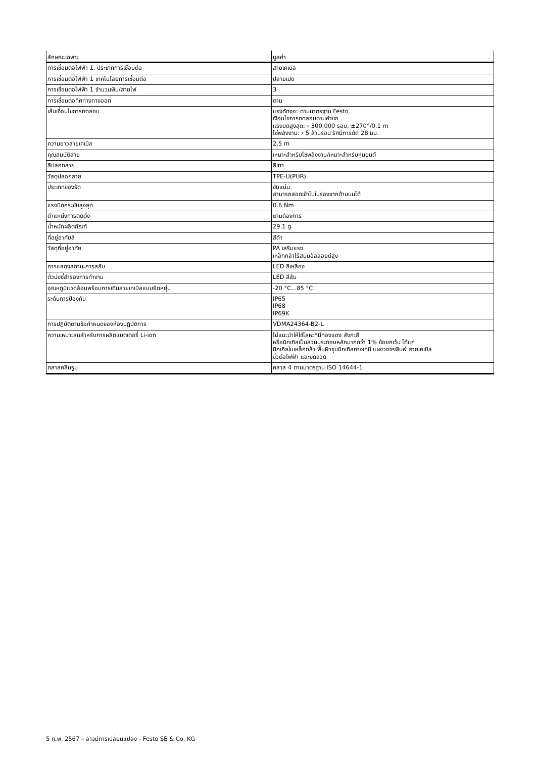| ลักษณะเฉพาะ | มูลค่า |
| --- | --- |
| การเชื่อมต่อไฟฟ้า 1, ประเภทการเชื่อมต่อ | สายเคเบิล |
| การเชื่อมต่อไฟฟ้า 1 เทคโนโลยีการเชื่อมต่อ | ปลายเปิด |
| การเชื่อมต่อไฟฟ้า 1 จำนวนพิน/สายไฟ | 3 |
| การเชื่อมต่อทิศทางทางออก | ตาม |
| เส้นเงื่อนไขการทดสอบ | แรงดัดงอ: ตามมาตรฐาน Festo เงื่อนไขการทดสอบตามคำขอ แรงบิดสูงสุด: › 300,000 รอบ, ±270°/0.1 m โซ่พลังงาน: › 5 ล้านรอบ รัศมีการดัด 28 มม. |
| ความยาวสายเคเบิล | 2.5 m |
| คุณสมบัติสาย | เหมาะสำหรับโซ่พลังงาน/เหมาะสำหรับหุ่นยนต์ |
| สีปลอกสาย | สีเทา |
| วัสดุปลอกสาย | TPE-U(PUR) |
| ประเภทของรัด | ขันแน่น สามารถสอดเข้าไปในร่องจากด้านบนได้ |
| แรงบิดกระชับสูงสุด | 0.6 Nm |
| ตำแหน่งการติดตั้ง | ตามต้องการ |
| น้ำหนักผลิตภัณฑ์ | 29.1 g |
| ที่อยู่อาศัยสี | สีดำ |
| วัสดุที่อยู่อาศัย | PA เสริมแรง เหล็กกล้าไร้สนิมอัลลอยด์สูง |
| การแสดงสถานะการสลับ | LED สีเหลือง |
| ตัวบ่งชี้สำรองการทำงาน | LED สีส้ม |
| อุณหภูมิแวดล้อมพร้อมการเดินสายเคเบิลแบบยืดหยุ่น | -20 °C...85 °C |
| ระดับการป้องกัน | IP65 IP68 IP69K |
| การปฏิบัติตามข้อกำหนดของห้องปฏิบัติการ | VDMA24364-B2-L |
| ความเหมาะสมสำหรับการผลิตแบตเตอรี่ Li-ion | ไม่แนะนำให้ใช้โลหะที่มีทองแดง สังกะสี หรือนิกเกิลเป็นส่วนประกอบหลักมากกว่า 1% ข้อยกเว้น ได้แก่ นิกเกิลในเหล็กกล้า พื้นผิวชุบนิกเกิลทางเคมี แผงวงจรพิมพ์ สายเคเบิล ขั้วต่อไฟฟ้า และขดลวด |
| คลาสคลีนรูม | คลาส 4 ตามมาตรฐาน ISO 14644-1 |
5 ก.พ. 2567 – อาจมีการเปลี่ยนแปลง - Festo SE & Co. KG